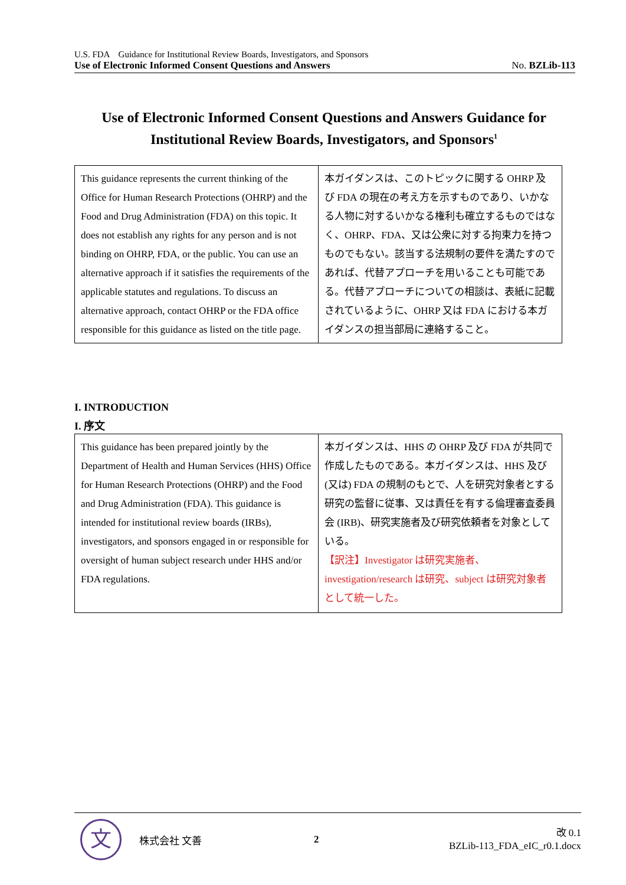U.S. FDA　Guidance for Institutional Review Boards, Investigators, and Sponsors
Use of Electronic Informed Consent Questions and Answers No. BZLib-113
Use of Electronic Informed Consent Questions and Answers Guidance for Institutional Review Boards, Investigators, and Sponsors<sup>1</sup>
| This guidance represents the current thinking of the Office for Human Research Protections (OHRP) and the Food and Drug Administration (FDA) on this topic. It does not establish any rights for any person and is not binding on OHRP, FDA, or the public. You can use an alternative approach if it satisfies the requirements of the applicable statutes and regulations. To discuss an alternative approach, contact OHRP or the FDA office responsible for this guidance as listed on the title page. | 本ガイダンスは、このトピックに関する OHRP 及び FDA の現在の考え方を示すものであり、いかなる人物に対するいかなる権利も確立するものではなく、OHRP、FDA、又は公衆に対する拘束力を持つものでもない。該当する法規制の要件を満たすのであれば、代替アプローチを用いることも可能である。代替アプローチについての相談は、表紙に記載されているように、OHRP 又は FDA における本ガイダンスの担当部局に連絡すること。 |
I. INTRODUCTION
I. 序文
| This guidance has been prepared jointly by the Department of Health and Human Services (HHS) Office for Human Research Protections (OHRP) and the Food and Drug Administration (FDA). This guidance is intended for institutional review boards (IRBs), investigators, and sponsors engaged in or responsible for oversight of human subject research under HHS and/or FDA regulations. | 本ガイダンスは、HHS の OHRP 及び FDA が共同で作成したものである。本ガイダンスは、HHS 及び (又は) FDA の規制のもとで、人を研究対象者とする研究の監督に従事、又は責任を有する倫理審査委員会 (IRB)、研究実施者及び研究依頼者を対象としている。 【訳注】Investigator は研究実施者、investigation/research は研究、subject は研究対象者として統一した。 |
文
株式会社 文善 2
改 0.1
BZLib-113_FDA_eIC_r0.1.docx